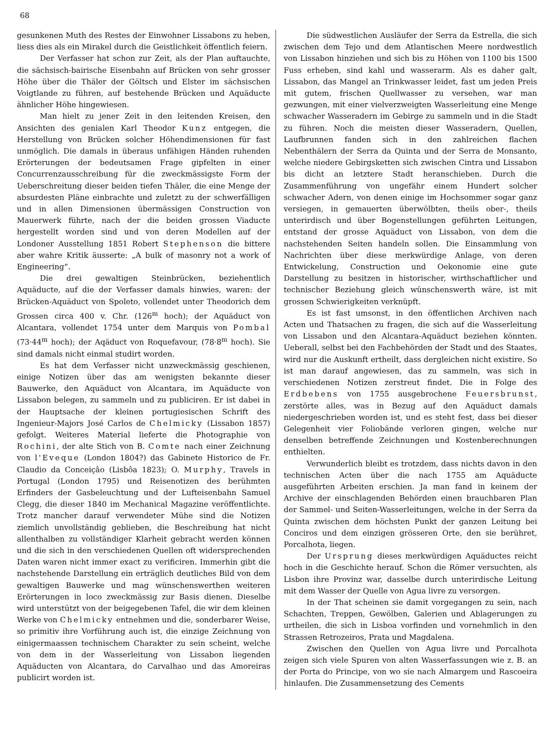68
gesunkenen Muth des Restes der Einwohner Lissabons zu heben, liess dies als ein Mirakel durch die Geistlichkeit öffentlich feiern.
Der Verfasser hat schon zur Zeit, als der Plan auftauchte, die sächsisch-bairische Eisenbahn auf Brücken von sehr grosser Höhe über die Thäler der Göltsch und Elster im sächsischen Voigtlande zu führen, auf bestehende Brücken und Aquäducte ähnlicher Höhe hingewiesen.
Man hielt zu jener Zeit in den leitenden Kreisen, den Ansichten des genialen Karl Theodor Kunz entgegen, die Herstellung von Brücken solcher Höhendimensionen für fast unmöglich. Die damals in überaus unfähigen Händen ruhenden Erörterungen der bedeutsamen Frage gipfelten in einer Concurrenzausschreibung für die zweckmässigste Form der Ueberschreitung dieser beiden tiefen Thäler, die eine Menge der absurdesten Pläne einbrachte und zuletzt zu der schwerfälligen und in allen Dimensionen übermässigen Construction von Mauerwerk führte, nach der die beiden grossen Viaducte hergestellt worden sind und von deren Modellen auf der Londoner Ausstellung 1851 Robert Stephenson die bittere aber wahre Kritik äusserte: „A bulk of masonry not a work of Engineering“.
Die drei gewaltigen Steinbrücken, beziehentlich Aquäducte, auf die der Verfasser damals hinwies, waren: der Brücken-Aquäduct von Spoleto, vollendet unter Theodorich dem Grossen circa 400 v. Chr. (126<sup>m</sup> hoch); der Aquäduct von Alcantara, vollendet 1754 unter dem Marquis von Pombal (73·44<sup>m</sup> hoch); der Aqäduct von Roquefavour, (78·8<sup>m</sup> hoch). Sie sind damals nicht einmal studirt worden.
Es hat dem Verfasser nicht unzweckmässig geschienen, einige Notizen über das am wenigsten bekannte dieser Bauwerke, den Aquäduct von Alcantara, im Aquäducte von Lissabon belegen, zu sammeln und zu publiciren. Er ist dabei in der Hauptsache der kleinen portugiesischen Schrift des Ingenieur-Majors José Carlos de Chelmicky (Lissabon 1857) gefolgt. Weiteres Material lieferte die Photographie von Rochini, der alte Stich von B. Comte nach einer Zeichnung von l'Eveque (London 1804?) das Gabinete Historico de Fr. Claudio da Conceiçâo (Lisbôa 1823); O. Murphy, Travels in Portugal (London 1795) und Reisenotizen des berühmten Erfinders der Gasbeleuchtung und der Lufteisenbahn Samuel Clegg, die dieser 1840 im Mechanical Magazine veröffentlichte. Trotz mancher darauf verwendeter Mühe sind die Notizen ziemlich unvollständig geblieben, die Beschreibung hat nicht allenthalben zu vollständiger Klarheit gebracht werden können und die sich in den verschiedenen Quellen oft widersprechenden Daten waren nicht immer exact zu verificiren. Immerhin gibt die nachstehende Darstellung ein erträglich deutliches Bild von dem gewaltigen Bauwerke und mag wünschenswerthen weiteren Erörterungen in loco zweckmässig zur Basis dienen. Dieselbe wird unterstützt von der beigegebenen Tafel, die wir dem kleinen Werke von Chelmicky entnehmen und die, sonderbarer Weise, so primitiv ihre Vorführung auch ist, die einzige Zeichnung von einigermaassen technischem Charakter zu sein scheint, welche von dem in der Wasserleitung von Lissabon liegenden Aquäducten von Alcantara, do Carvalhao und das Amoreiras publicirt worden ist.
Die südwestlichen Ausläufer der Serra da Estrella, die sich zwischen dem Tejo und dem Atlantischen Meere nordwestlich von Lissabon hinziehen und sich bis zu Höhen von 1100 bis 1500 Fuss erheben, sind kahl und wasserarm. Als es daher galt, Lissabon, das Mangel an Trinkwasser leidet, fast um jeden Preis mit gutem, frischen Quellwasser zu versehen, war man gezwungen, mit einer vielverzweigten Wasserleitung eine Menge schwacher Wasseradern im Gebirge zu sammeln und in die Stadt zu führen. Noch die meisten dieser Wasseradern, Quellen, Laufbrunnen fanden sich in den zahlreichen flachen Nebenthälern der Serra da Quinta und der Serra de Monsanto, welche niedere Gebirgsketten sich zwischen Cintra und Lissabon bis dicht an letztere Stadt heranschieben. Durch die Zusammenführung von ungefähr einem Hundert solcher schwacher Adern, von denen einige im Hochsommer sogar ganz versiegen, in gemauerten überwölbten, theils ober-, theils unterirdisch und über Bogenstellungen geführten Leitungen, entstand der grosse Aquäduct von Lissabon, von dem die nachstehenden Seiten handeln sollen. Die Einsammlung von Nachrichten über diese merkwürdige Anlage, von deren Entwickelung, Construction und Oekonomie eine gute Darstellung zu besitzen in historischer, wirthschaftlicher und technischer Beziehung gleich wünschenswerth wäre, ist mit grossen Schwierigkeiten verknüpft.
Es ist fast umsonst, in den öffentlichen Archiven nach Acten und Thatsachen zu fragen, die sich auf die Wasserleitung von Lissabon und den Alcantara-Aquäduct beziehen könnten. Ueberall, selbst bei den Fachbehörden der Stadt und des Staates, wird nur die Auskunft ertheilt, dass dergleichen nicht existire. So ist man darauf angewiesen, das zu sammeln, was sich in verschiedenen Notizen zerstreut findet. Die in Folge des Erdbebens von 1755 ausgebrochene Feuersbrunst, zerstörte alles, was in Bezug auf den Aquäduct damals niedergeschrieben worden ist, und es steht fest, dass bei dieser Gelegenheit vier Foliobände verloren gingen, welche nur denselben betreffende Zeichnungen und Kostenberechnungen enthielten.
Verwunderlich bleibt es trotzdem, dass nichts davon in den technischen Acten über die nach 1755 am Aquäducte ausgeführten Arbeiten erschien. Ja man fand in keinem der Archive der einschlagenden Behörden einen brauchbaren Plan der Sammel- und Seiten-Wasserleitungen, welche in der Serra da Quinta zwischen dem höchsten Punkt der ganzen Leitung bei Conciros und dem einzigen grösseren Orte, den sie berühret, Porcalhota, liegen.
Der Ursprung dieses merkwürdigen Aquäductes reicht hoch in die Geschichte herauf. Schon die Römer versuchten, als Lisbon ihre Provinz war, dasselbe durch unterirdische Leitung mit dem Wasser der Quelle von Agua livre zu versorgen.
In der That scheinen sie damit vorgegangen zu sein, nach Schachten, Treppen, Gewölben, Galerien und Ablagerungen zu urtheilen, die sich in Lisboa vorfinden und vornehmlich in den Strassen Retrozeiros, Prata und Magdalena.
Zwischen den Quellen von Agua livre und Porcalhota zeigen sich viele Spuren von alten Wasserfassungen wie z. B. an der Porta do Principe, von wo sie nach Almargem und Rascoeira hinlaufen. Die Zusammensetzung des Cements